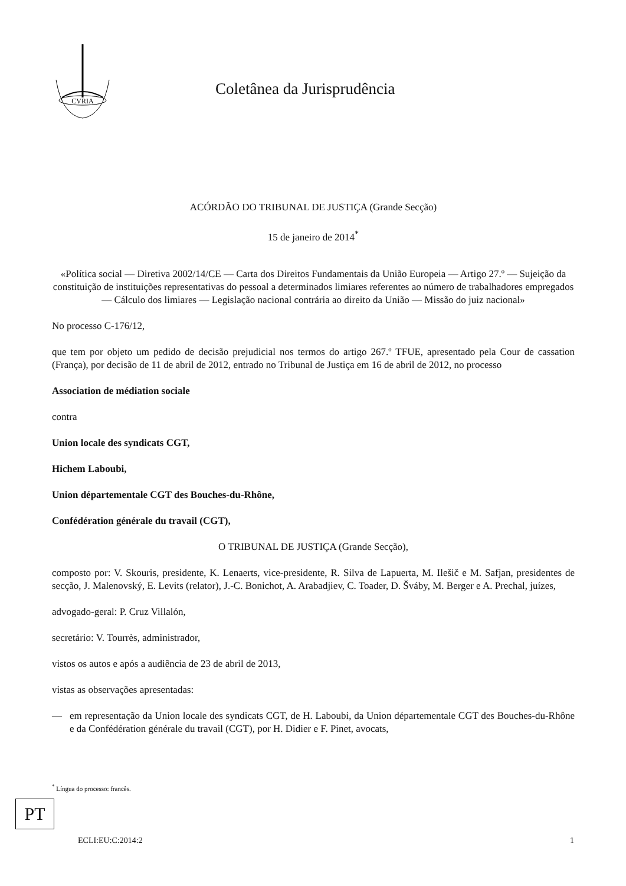CVRIA
Coletânea da Jurisprudência
ACÓRDÃO DO TRIBUNAL DE JUSTIÇA (Grande Secção)
15 de janeiro de 2014<sup>*</sup>
«Política social — Diretiva 2002/14/CE — Carta dos Direitos Fundamentais da União Europeia — Artigo 27.º — Sujeição da constituição de instituições representativas do pessoal a determinados limiares referentes ao número de trabalhadores empregados — Cálculo dos limiares — Legislação nacional contrária ao direito da União — Missão do juiz nacional»
No processo C-176/12,
que tem por objeto um pedido de decisão prejudicial nos termos do artigo 267.º TFUE, apresentado pela Cour de cassation (França), por decisão de 11 de abril de 2012, entrado no Tribunal de Justiça em 16 de abril de 2012, no processo
Association de médiation sociale
contra
Union locale des syndicats CGT,
Hichem Laboubi,
Union départementale CGT des Bouches-du-Rhône,
Confédération générale du travail (CGT),
O TRIBUNAL DE JUSTIÇA (Grande Secção),
composto por: V. Skouris, presidente, K. Lenaerts, vice-presidente, R. Silva de Lapuerta, M. Ilešič e M. Safjan, presidentes de secção, J. Malenovský, E. Levits (relator), J.-C. Bonichot, A. Arabadjiev, C. Toader, D. Šváby, M. Berger e A. Prechal, juízes,
advogado-geral: P. Cruz Villalón,
secretário: V. Tourrès, administrador,
vistos os autos e após a audiência de 23 de abril de 2013,
vistas as observações apresentadas:
— em representação da Union locale des syndicats CGT, de H. Laboubi, da Union départementale CGT des Bouches-du-Rhône e da Confédération générale du travail (CGT), por H. Didier e F. Pinet, avocats,
<sup>*</sup> Língua do processo: francês.
PT
ECLI:EU:C:2014:2 1